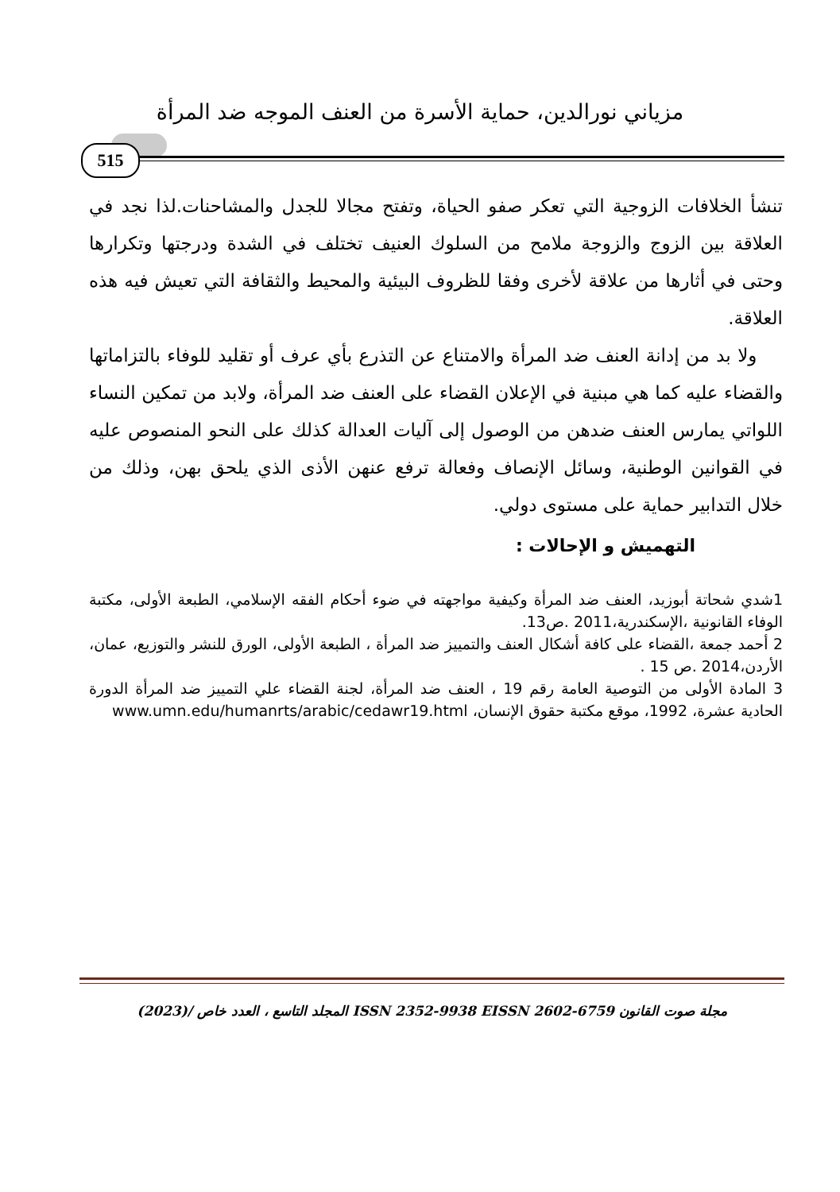مزياني نورالدين، حماية الأسرة من العنف الموجه ضد المرأة
515
تنشأ الخلافات الزوجية التي تعكر صفو الحياة، وتفتح مجالا للجدل والمشاحنات.لذا نجد في العلاقة بين الزوج والزوجة ملامح من السلوك العنيف تختلف في الشدة ودرجتها وتكرارها وحتى في أثارها من علاقة لأخرى وفقا للظروف البيئية والمحيط والثقافة التي تعيش فيه هذه العلاقة.
ولا بد من إدانة العنف ضد المرأة والامتناع عن التذرع بأي عرف أو تقليد للوفاء بالتزاماتها والقضاء عليه كما هي مبنية في الإعلان القضاء على العنف ضد المرأة، ولابد من تمكين النساء اللواتي يمارس العنف ضدهن من الوصول إلى آليات العدالة كذلك على النحو المنصوص عليه في القوانين الوطنية، وسائل الإنصاف وفعالة ترفع عنهن الأذى الذي يلحق بهن، وذلك من خلال التدابير حماية على مستوى دولي.
التهميش و الإحالات :
1شدي شحاتة أبوزيد، العنف ضد المرأة وكيفية مواجهته في ضوء أحكام الفقه الإسلامي، الطبعة الأولى، مكتبة الوفاء القانونية ،الإسكندرية،2011 .ص13.
2 أحمد جمعة ،القضاء على كافة أشكال العنف والتمييز ضد المرأة ، الطبعة الأولى، الورق للنشر والتوزيع، عمان، الأردن،2014 .ص 15 .
3 المادة الأولى من التوصية العامة رقم 19 ، العنف ضد المرأة، لجنة القضاء علي التمييز ضد المرأة الدورة الحادية عشرة، 1992، موقع مكتبة حقوق الإنسان، www.umn.edu/humanrts/arabic/cedawr19.html
مجلة صوت القانون ISSN 2352-9938 EISSN 2602-6759 المجلد التاسع ، العدد خاص /(2023)